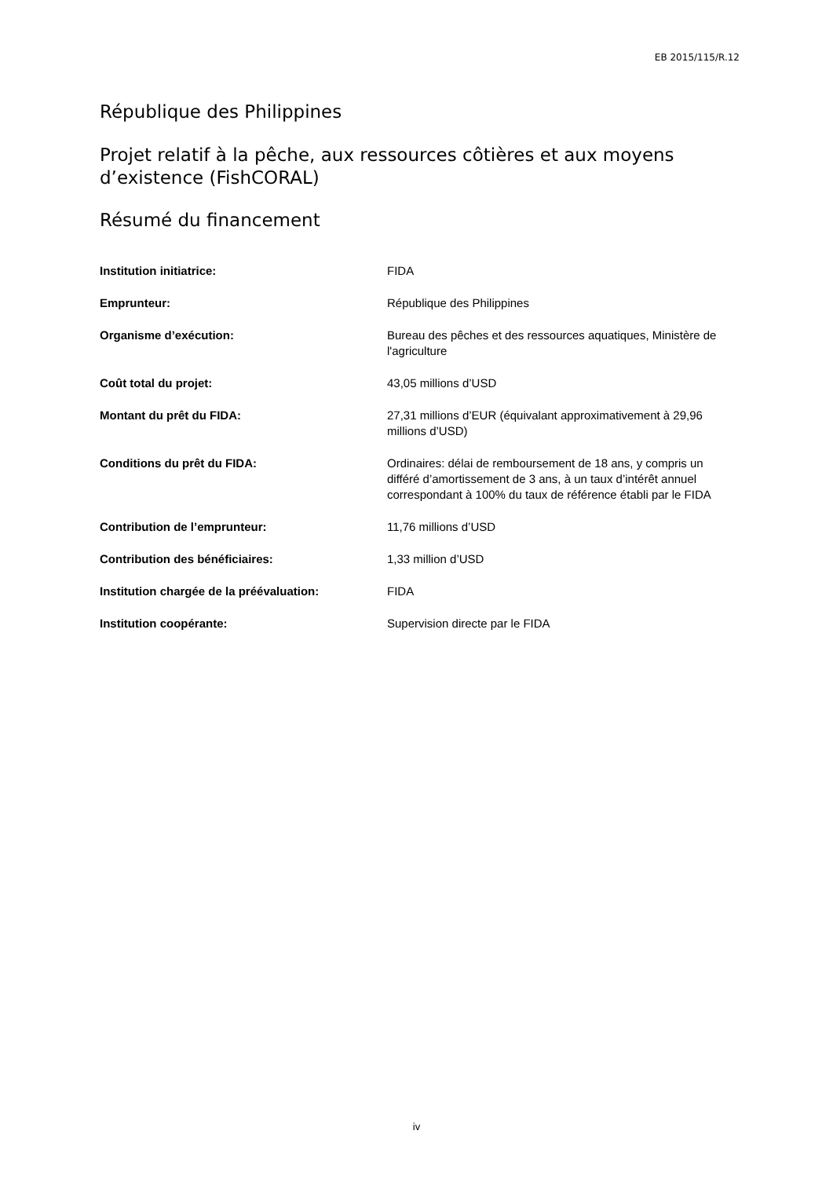EB 2015/115/R.12
République des Philippines
Projet relatif à la pêche, aux ressources côtières et aux moyens d’existence (FishCORAL)
Résumé du financement
| Institution initiatrice: | FIDA |
| Emprunteur: | République des Philippines |
| Organisme d’exécution: | Bureau des pêches et des ressources aquatiques, Ministère de l'agriculture |
| Coût total du projet: | 43,05 millions d’USD |
| Montant du prêt du FIDA: | 27,31 millions d’EUR (équivalant approximativement à 29,96 millions d’USD) |
| Conditions du prêt du FIDA: | Ordinaires: délai de remboursement de 18 ans, y compris un différé d’amortissement de 3 ans, à un taux d’intérêt annuel correspondant à 100% du taux de référence établi par le FIDA |
| Contribution de l’emprunteur: | 11,76 millions d’USD |
| Contribution des bénéficiaires: | 1,33 million d’USD |
| Institution chargée de la préévaluation: | FIDA |
| Institution coopérante: | Supervision directe par le FIDA |
iv